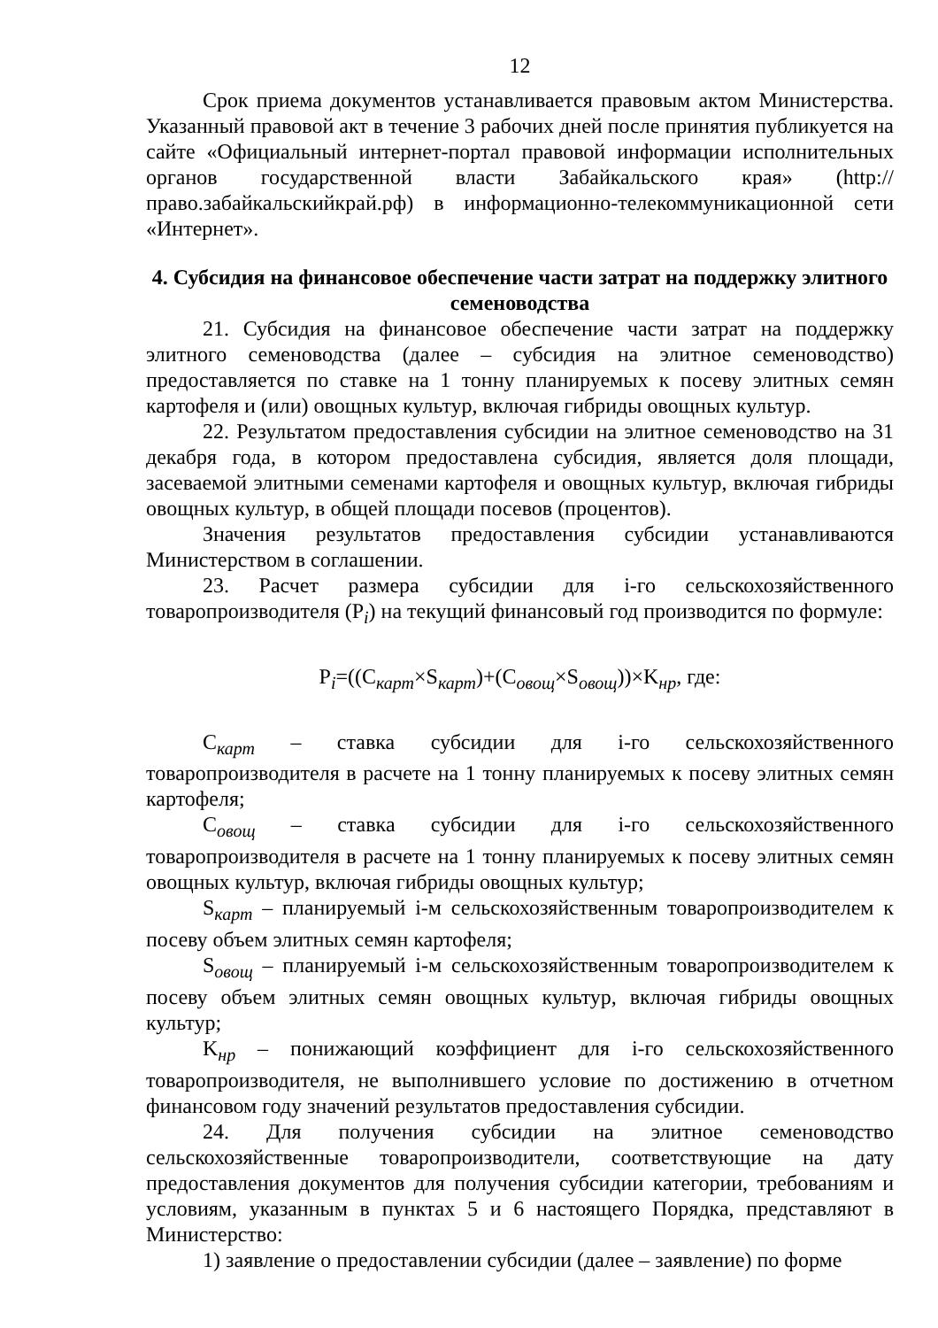12
Срок приема документов устанавливается правовым актом Министерства. Указанный правовой акт в течение 3 рабочих дней после принятия публикуется на сайте «Официальный интернет-портал правовой информации исполнительных органов государственной власти Забайкальского края» (http://право.забайкальскийкрай.рф) в информационно-телекоммуникационной сети «Интернет».
4. Субсидия на финансовое обеспечение части затрат на поддержку элитного семеноводства
21. Субсидия на финансовое обеспечение части затрат на поддержку элитного семеноводства (далее – субсидия на элитное семеноводство) предоставляется по ставке на 1 тонну планируемых к посеву элитных семян картофеля и (или) овощных культур, включая гибриды овощных культур.
22. Результатом предоставления субсидии на элитное семеноводство на 31 декабря года, в котором предоставлена субсидия, является доля площади, засеваемой элитными семенами картофеля и овощных культур, включая гибриды овощных культур, в общей площади посевов (процентов).
Значения результатов предоставления субсидии устанавливаются Министерством в соглашении.
23. Расчет размера субсидии для i-го сельскохозяйственного товаропроизводителя (P<sub>i</sub>) на текущий финансовый год производится по формуле:
P<sub>i</sub>=((C<sub>карт</sub>×S<sub>карт</sub>)+(C<sub>овощ</sub>×S<sub>овощ</sub>))×K<sub>нр</sub>, где:
C<sub>карт</sub> – ставка субсидии для i-го сельскохозяйственного товаропроизводителя в расчете на 1 тонну планируемых к посеву элитных семян картофеля;
C<sub>овощ</sub> – ставка субсидии для i-го сельскохозяйственного товаропроизводителя в расчете на 1 тонну планируемых к посеву элитных семян овощных культур, включая гибриды овощных культур;
S<sub>карт</sub> – планируемый i-м сельскохозяйственным товаропроизводителем к посеву объем элитных семян картофеля;
S<sub>овощ</sub> – планируемый i-м сельскохозяйственным товаропроизводителем к посеву объем элитных семян овощных культур, включая гибриды овощных культур;
K<sub>нр</sub> – понижающий коэффициент для i-го сельскохозяйственного товаропроизводителя, не выполнившего условие по достижению в отчетном финансовом году значений результатов предоставления субсидии.
24. Для получения субсидии на элитное семеноводство сельскохозяйственные товаропроизводители, соответствующие на дату предоставления документов для получения субсидии категории, требованиям и условиям, указанным в пунктах 5 и 6 настоящего Порядка, представляют в Министерство:
1) заявление о предоставлении субсидии (далее – заявление) по форме